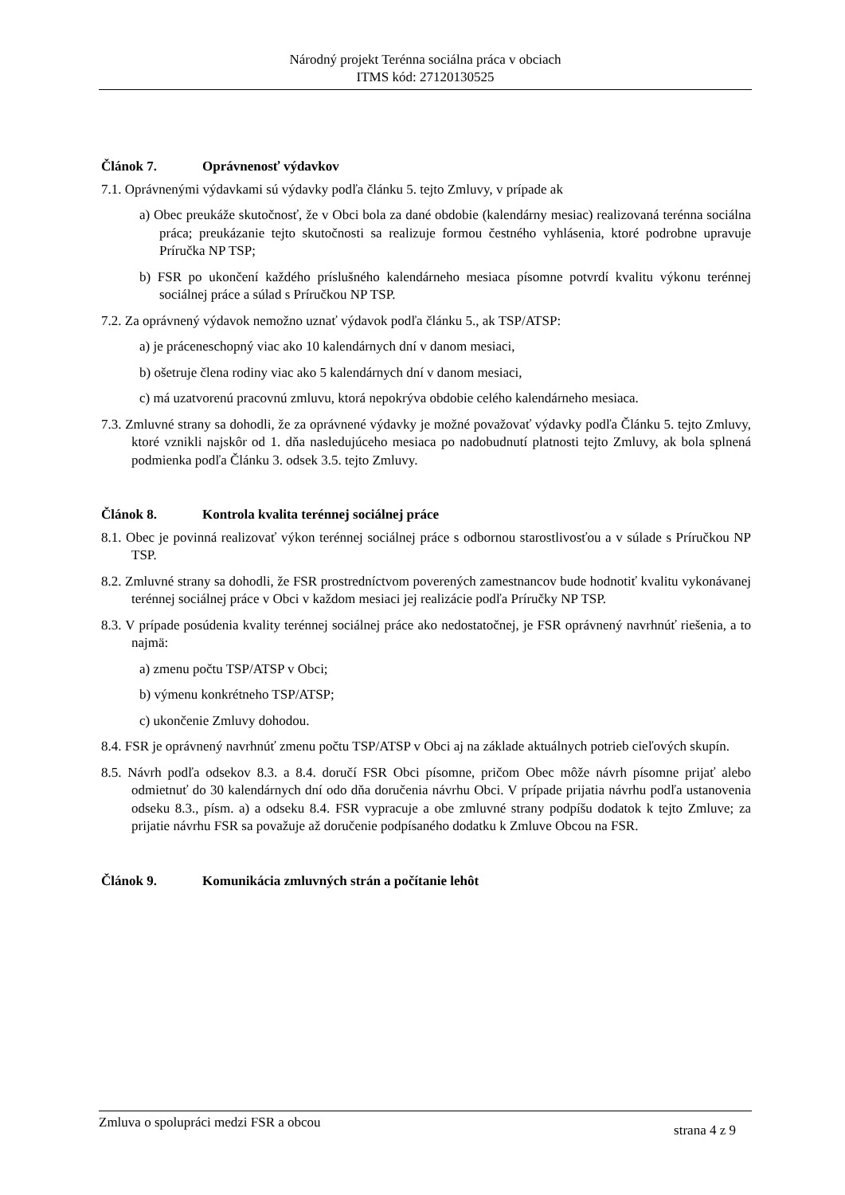Národný projekt Terénna sociálna práca v obciach
ITMS kód: 27120130525
Článok 7. Oprávnenosť výdavkov
7.1. Oprávnenými výdavkami sú výdavky podľa článku 5. tejto Zmluvy, v prípade ak
a) Obec preukáže skutočnosť, že v Obci bola za dané obdobie (kalendárny mesiac) realizovaná terénna sociálna práca; preukázanie tejto skutočnosti sa realizuje formou čestného vyhlásenia, ktoré podrobne upravuje Príručka NP TSP;
b) FSR po ukončení každého príslušného kalendárneho mesiaca písomne potvrdí kvalitu výkonu terénnej sociálnej práce a súlad s Príručkou NP TSP.
7.2. Za oprávnený výdavok nemožno uznať výdavok podľa článku 5., ak TSP/ATSP:
a) je práceneschopný viac ako 10 kalendárnych dní v danom mesiaci,
b) ošetruje člena rodiny viac ako 5 kalendárnych dní v danom mesiaci,
c) má uzatvorenú pracovnú zmluvu, ktorá nepokrýva obdobie celého kalendárneho mesiaca.
7.3. Zmluvné strany sa dohodli, že za oprávnené výdavky je možné považovať výdavky podľa Článku 5. tejto Zmluvy, ktoré vznikli najskôr od 1. dňa nasledujúceho mesiaca po nadobudnutí platnosti tejto Zmluvy, ak bola splnená podmienka podľa Článku 3. odsek 3.5. tejto Zmluvy.
Článok 8. Kontrola kvalita terénnej sociálnej práce
8.1. Obec je povinná realizovať výkon terénnej sociálnej práce s odbornou starostlivosťou a v súlade s Príručkou NP TSP.
8.2. Zmluvné strany sa dohodli, že FSR prostredníctvom poverených zamestnancov bude hodnotiť kvalitu vykonávanej terénnej sociálnej práce v Obci v každom mesiaci jej realizácie podľa Príručky NP TSP.
8.3. V prípade posúdenia kvality terénnej sociálnej práce ako nedostatočnej, je FSR oprávnený navrhnúť riešenia, a to najmä:
a) zmenu počtu TSP/ATSP v Obci;
b) výmenu konkrétneho TSP/ATSP;
c) ukončenie Zmluvy dohodou.
8.4. FSR je oprávnený navrhnúť zmenu počtu TSP/ATSP v Obci aj na základe aktuálnych potrieb cieľových skupín.
8.5. Návrh podľa odsekov 8.3. a 8.4. doručí FSR Obci písomne, pričom Obec môže návrh písomne prijať alebo odmietnuť do 30 kalendárnych dní odo dňa doručenia návrhu Obci. V prípade prijatia návrhu podľa ustanovenia odseku 8.3., písm. a) a odseku 8.4. FSR vypracuje a obe zmluvné strany podpíšu dodatok k tejto Zmluve; za prijatie návrhu FSR sa považuje až doručenie podpísaného dodatku k Zmluve Obcou na FSR.
Článok 9. Komunikácia zmluvných strán a počítanie lehôt
Zmluva o spolupráci medzi FSR a obcou strana 4 z 9